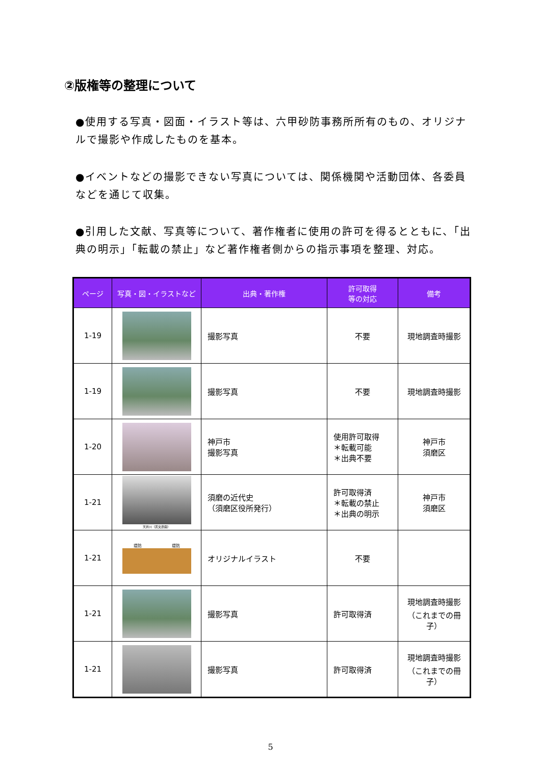②版権等の整理について
●使用する写真・図面・イラスト等は、六甲砂防事務所所有のもの、オリジナルで撮影や作成したものを基本。
●イベントなどの撮影できない写真については、関係機関や活動団体、各委員などを通じて収集。
●引用した文献、写真等について、著作権者に使用の許可を得るとともに、「出典の明示」「転載の禁止」など著作権者側からの指示事項を整理、対応。
| ページ | 写真・図・イラストなど | 出典・著作権 | 許可取得 等の対応 | 備考 |
| --- | --- | --- | --- | --- |
| 1-19 | | 撮影写真 | 不要 | 現地調査時撮影 |
| 1-19 | | 撮影写真 | 不要 | 現地調査時撮影 |
| 1-20 | | 神戸市 撮影写真 | 使用許可取得 ＊転載可能 ＊出典不要 | 神戸市 須磨区 |
| 1-21 | 天井川（武文彦画） | 須磨の近代史 （須磨区役所発行） | 許可取得済 ＊転載の禁止 ＊出典の明示 | 神戸市 須磨区 |
| 1-21 | 堤防 堤防 | オリジナルイラスト | 不要 | |
| 1-21 | | 撮影写真 | 許可取得済 | 現地調査時撮影 （これまでの冊子） |
| 1-21 | | 撮影写真 | 許可取得済 | 現地調査時撮影 （これまでの冊子） |
5